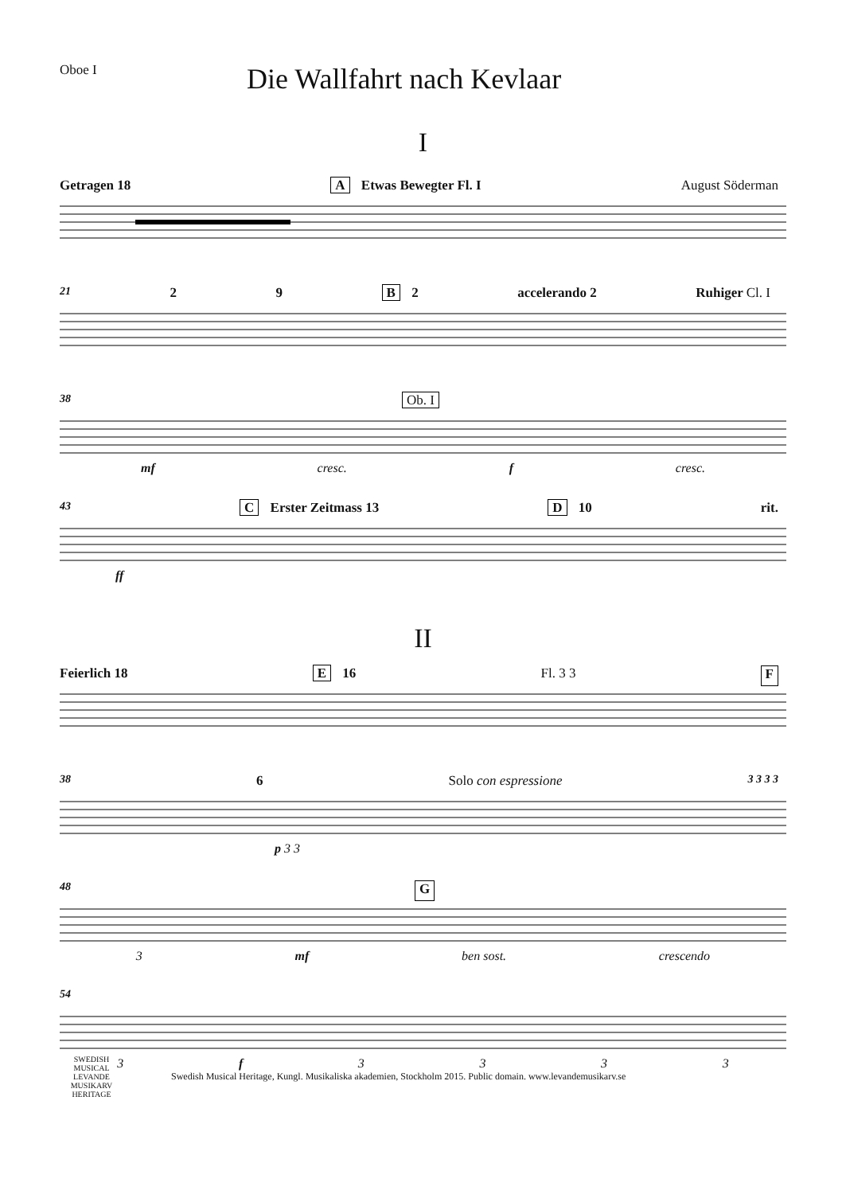Oboe I
Die Wallfahrt nach Kevlaar
I
Getragen 18 A Etwas Bewegter Fl. I August Söderman
21 2 9 B 2 accelerando 2 Ruhiger Cl. I
38 Ob. I
mf cresc. f cresc.
43 C Erster Zeitmass 13 D 10 rit.
ff
II
Feierlich 18 E 16 Fl. 3 3 F
38 6 Solo con espressione 3 3 3 3
p 3 3
48 G
3 mf ben sost. crescendo
54
3 f 3333
SWEDISH MUSICAL LEVANDE MUSIKARV HERITAGE
Swedish Musical Heritage, Kungl. Musikaliska akademien, Stockholm 2015. Public domain. www.levandemusikarv.se